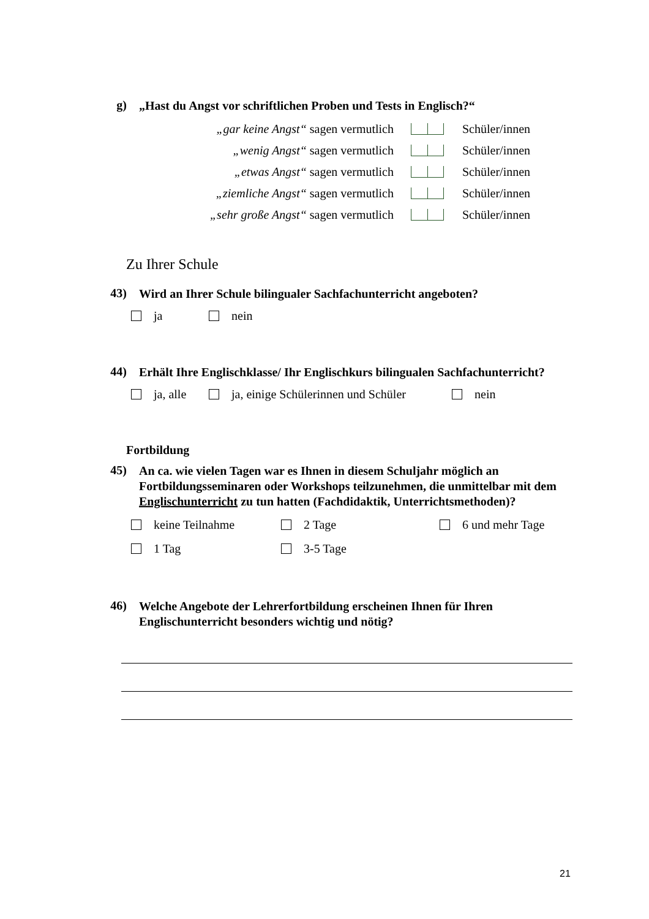g) „Hast du Angst vor schriftlichen Proben und Tests in Englisch?“
„gar keine Angst“ sagen vermutlich Schüler/innen
„wenig Angst“ sagen vermutlich Schüler/innen
„etwas Angst“ sagen vermutlich Schüler/innen
„ziemliche Angst“ sagen vermutlich Schüler/innen
„sehr große Angst“ sagen vermutlich Schüler/innen
Zu Ihrer Schule
43) Wird an Ihrer Schule bilingualer Sachfachunterricht angeboten?
ja nein
44) Erhält Ihre Englischklasse/ Ihr Englischkurs bilingualen Sachfachunterricht?
ja, alle ja, einige Schülerinnen und Schüler nein
Fortbildung
45) An ca. wie vielen Tagen war es Ihnen in diesem Schuljahr möglich an Fortbildungsseminaren oder Workshops teilzunehmen, die unmittelbar mit dem Englischunterricht zu tun hatten (Fachdidaktik, Unterrichtsmethoden)?
keine Teilnahme 2 Tage 6 und mehr Tage
1 Tag 3-5 Tage
46) Welche Angebote der Lehrerfortbildung erscheinen Ihnen für Ihren Englischunterricht besonders wichtig und nötig?
21